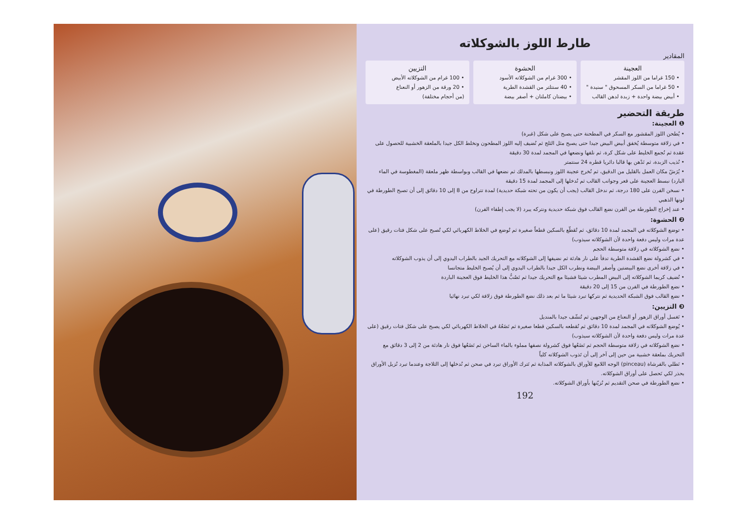طارط اللوز بالشوكلاته
المقادير
العجينة
• 150 غراما من اللوز المقشر
• 50 غراما من السكر المسحوق " سنيدة "
• أبيض بيضة واحدة + زبدة لدهن القالب
الحشوة
• 300 غرام من الشوكلاته الأسود
• 40 سنتلتر من القشدة الطرية
• بيضتان كاملتان + أصفر بيضة
التزيين
• 100 غرام من الشوكلاته الأبيض
• 20 ورقة من الزهور أو النعناع
(من أحجام مختلفة)
طريقة التحضير
❶ العجينة:
• يُطحن اللوز المقشور مع السكر في المطحنة حتى يصبح على شكل (غبرة)
• في زلافة متوسطة يُخفق أبيض البيض جيدا حتى يصبح مثل الثلج ثم نُضيف إليه اللوز المطحون ونخلط الكل جيدا بالملعقة الخشبية للحصول على عقدة ثم نُجمع الخليط على شكل كرة، ثم نلفها ونضعها في المجمد لمدة 30 دقيقة
• نُذيب الزبدة، ثم نَدْهن بها قالبا دائريا قطره 24 سنتمتر
• يُرَشّ مكان العمل بالقليل من الدقيق، ثم نُخرج عجينة اللوز ونبسطها بالمدلك ثم نضعها في القالب وبواسطة ظهر ملعقة (المغطوسة في الماء البارد) نبسط العجينة على قعر وجوانب القالب ثم نُدخلها إلى المجمد لمدة 15 دقيقة
• نسخن الفرن على 180 درجة، ثم ندخل القالب (يجب أن يكون من تحته شبكة حديدية) لمدة تتراوح من 8 إلى 10 دقائق إلى أن تصبح الطورطة في لونها الذهبي
• عند إخراج الطورطة من الفرن نضع القالب فوق شبكة حديدية ونتركه يبرد (لا يجب إطفاء الفرن)
❷ الحشوة:
• توضع الشوكلاته في المجمد لمدة 10 دقائق، ثم تُقطّع بالسكين قطعاً صغيرة ثم تُوضع في الخلاط الكهربائي لكي تُصبح على شكل فتات رقيق (على عدة مرات وليس دفعة واحدة لأن الشوكلاته سيذوب)
• نضع الشوكلاته في زلافة متوسطة الحجم
• في كشرولة نضع القشدة الطرية تدفأ على نار هادئة ثم نضيفها إلى الشوكلاته مع التحريك الجيد بالطراب اليدوي إلى أن يذوب الشوكلاته
• في زلافة أخرى نضع البيضتين وأصفر البيضة ونطرب الكل جيدا بالطراب اليدوي إلى أن يُصبح الخليط متجانسا
• نُضيف كريما الشوكلاته إلى البيض المطرب شيئا فشيئا مع التحريك جيدا ثم نَصُبُّ هذا الخليط فوق العجينة الباردة
• نضع الطورطة في الفرن من 15 إلى 20 دقيقة
• نضع القالب فوق الشبكة الحديدية ثم نتركها تبرد شيئا ما ثم بعد ذلك نضع الطورطة فوق زلافة لكي تبرد نهائيا
❸ التزيين:
• نَغسل أوراق الزهور أو النعناع من الوجهين ثم تُنشّف جيدا بالمنديل
• يُوضع الشوكلاته في المجمد لمدة 10 دقائق ثم نُقطعه بالسكين قطعا صغيرة ثم نَضَعُهُ في الخلاط الكهربائي لكي يصبح على شكل فتات رقيق (على عدة مرات وليس دفعة واحدة لأن الشوكلاته سيذوب)
• نضع الشوكلاته في زلافة متوسطة الحجم ثم نَضَعُها فوق كشرولة نصفها مملوء بالماء الساخن ثم نَضَعُها فوق نار هادئة من 2 إلى 3 دقائق مع التحريك بملعقة خشبية من حين إلى آخر إلى أن تَذوب الشوكلاته كلياً
• نَطلي بالفرشاة (pinceau) الوجه اللامع للأوراق بالشوكلاته المذابة ثم نَترك الأوراق تبرد في صحن ثم نُدخلها إلى الثلاجة وعندما تبرد نُزيل الأوراق بحذر لكي نَحصل على أوراق الشوكلاته.
• نضع الطورطة في صحن التقديم ثم نُزيّنها بأوراق الشوكلاته.
192